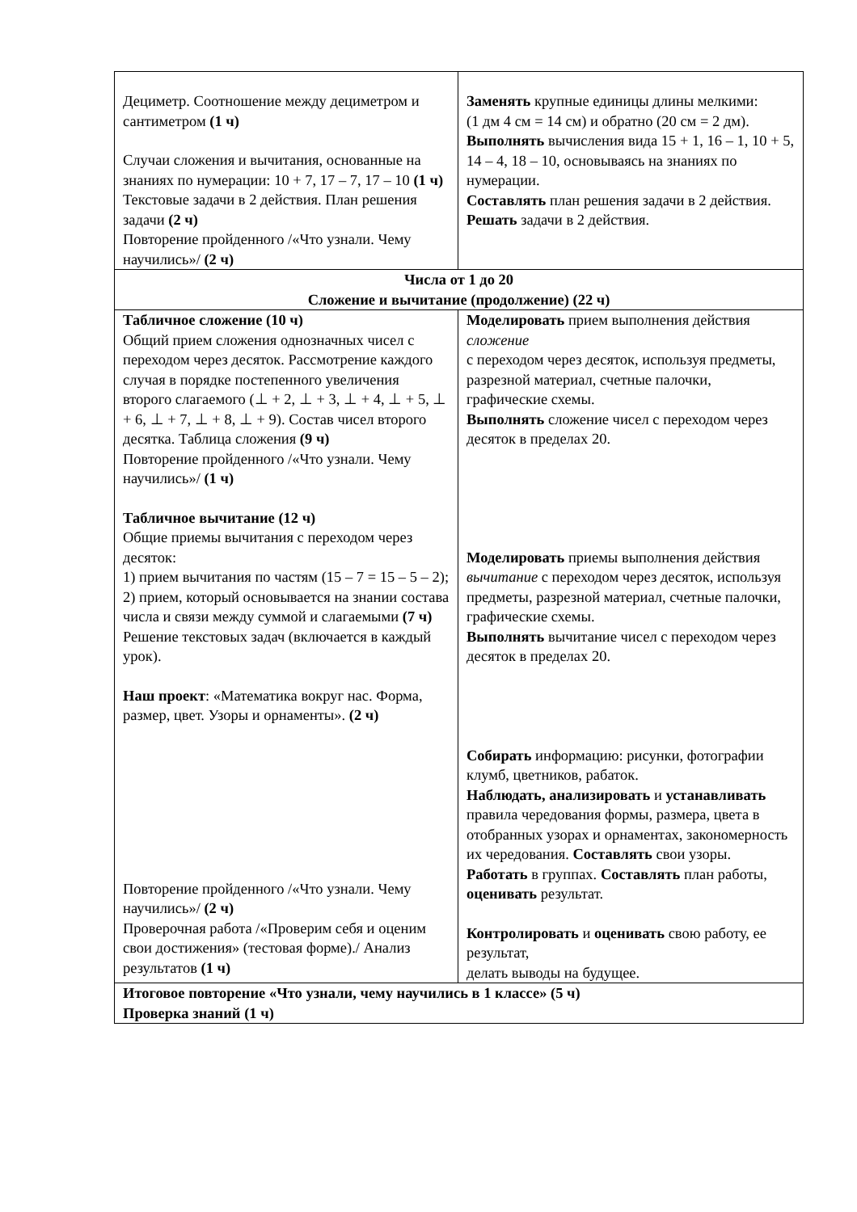| Дециметр. Соотношение между дециметром и сантиметром (1 ч) Случаи сложения и вычитания, основанные на знаниях по нумерации: 10 + 7, 17 – 7, 17 – 10 (1 ч) Текстовые задачи в 2 действия. План решения задачи (2 ч) Повторение пройденного /«Что узнали. Чему научились»/ (2 ч) | Заменять крупные единицы длины мелкими: (1 дм 4 см = 14 см) и обратно (20 см = 2 дм). Выполнять вычисления вида 15 + 1, 16 – 1, 10 + 5, 14 – 4, 18 – 10, основываясь на знаниях по нумерации. Составлять план решения задачи в 2 действия. Решать задачи в 2 действия. |
| Числа от 1 до 20 Сложение и вычитание (продолжение) (22 ч) | |
| Табличное сложение (10 ч) Общий прием сложения однозначных чисел с переходом через десяток. Рассмотрение каждого случая в порядке постепенного увеличения второго слагаемого (⊥ + 2, ⊥ + 3, ⊥ + 4, ⊥ + 5, ⊥ + 6, ⊥ + 7, ⊥ + 8, ⊥ + 9). Состав чисел второго десятка. Таблица сложения (9 ч) Повторение пройденного /«Что узнали. Чему научились»/ (1 ч) Табличное вычитание (12 ч) Общие приемы вычитания с переходом через десяток: 1) прием вычитания по частям (15 – 7 = 15 – 5 – 2); 2) прием, который основывается на знании состава числа и связи между суммой и слагаемыми (7 ч) Решение текстовых задач (включается в каждый урок). Наш проект : «Математика вокруг нас. Форма, размер, цвет. Узоры и орнаменты». (2 ч) Повторение пройденного /«Что узнали. Чему научились»/ (2 ч) Проверочная работа /«Проверим себя и оценим свои достижения» (тестовая форме)./ Анализ результатов (1 ч) | Моделировать прием выполнения действия сложение с переходом через десяток, используя предметы, разрезной материал, счетные палочки, графические схемы. Выполнять сложение чисел с переходом через десяток в пределах 20. Моделировать приемы выполнения действия вычитание с переходом через десяток, используя предметы, разрезной материал, счетные палочки, графические схемы. Выполнять вычитание чисел с переходом через десяток в пределах 20. Собирать информацию: рисунки, фотографии клумб, цветников, рабаток. Наблюдать, анализировать и устанавливать правила чередования формы, размера, цвета в отобранных узорах и орнаментах, закономерность их чередования. Составлять свои узоры. Работать в группах. Составлять план работы, оценивать результат. Контролировать и оценивать свою работу, ее результат, делать выводы на будущее. |
| Итоговое повторение «Что узнали, чему научились в 1 классе» (5 ч) Проверка знаний (1 ч) | |